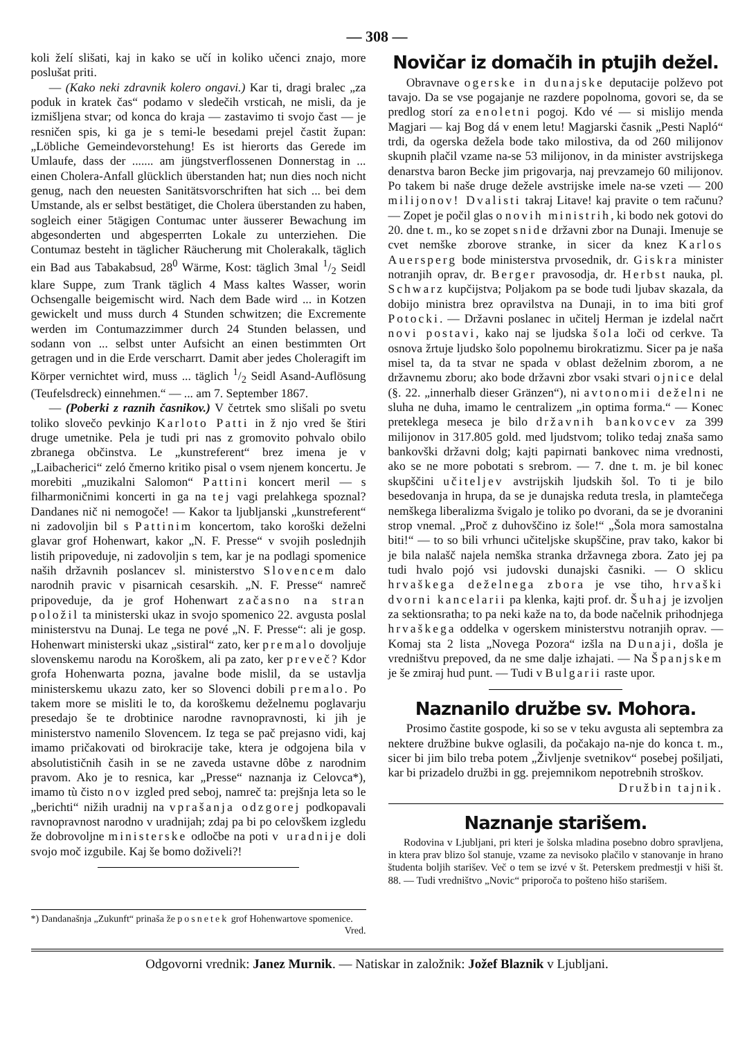— 308 —
koli želí slišati, kaj in kako se učí in koliko učenci znajo, more poslušat priti.
— (Kako neki zdravnik kolero ongavi.) Kar ti, dragi bralec „za poduk in kratek čas“ podamo v sledečih vrsticah, ne misli, da je izmišljena stvar; od konca do kraja — zastavimo ti svojo čast — je resničen spis, ki ga je s temi-le besedami prejel častit župan: „Löbliche Gemeindevorstehung! Es ist hierorts das Gerede im Umlaufe, dass der ....... am jüngstverflossenen Donnerstag in ... einen Cholera-Anfall glücklich überstanden hat; nun dies noch nicht genug, nach den neuesten Sanitätsvorschriften hat sich ... bei dem Umstande, als er selbst bestätiget, die Cholera überstanden zu haben, sogleich einer 5tägigen Contumac unter äusserer Bewachung im abgesonderten und abgesperrten Lokale zu unterziehen. Die Contumaz besteht in täglicher Räucherung mit Cholerakalk, täglich ein Bad aus Tabakabsud, 28<sup>0</sup> Wärme, Kost: täglich 3mal 1/2 Seidl klare Suppe, zum Trank täglich 4 Mass kaltes Wasser, worin Ochsengalle beigemischt wird. Nach dem Bade wird ... in Kotzen gewickelt und muss durch 4 Stunden schwitzen; die Excremente werden im Contumazzimmer durch 24 Stunden belassen, und sodann von ... selbst unter Aufsicht an einen bestimmten Ort getragen und in die Erde verscharrt. Damit aber jedes Choleragift im Körper vernichtet wird, muss ... täglich 1/2 Seidl Asand-Auflösung (Teufelsdreck) einnehmen.“ — ... am 7. September 1867.
— (Poberki z raznih časnikov.) V četrtek smo slišali po svetu toliko slovečo pevkinjo Karloto Patti in ž njo vred še štiri druge umetnike. Pela je tudi pri nas z gromovito pohvalo obilo zbranega občinstva. Le „kunstreferent“ brez imena je v „Laibacherici“ zeló čmerno kritiko pisal o vsem njenem koncertu. Je morebiti „muzikalni Salomon“ Pattini koncert meril — s filharmoničnimi koncerti in ga na tej vagi prelahkega spoznal? Dandanes nič ni nemogoče! — Kakor ta ljubljanski „kunstreferent“ ni zadovoljin bil s Pattinim koncertom, tako koroški deželni glavar grof Hohenwart, kakor „N. F. Presse“ v svojih poslednjih listih pripoveduje, ni zadovoljin s tem, kar je na podlagi spomenice naših državnih poslancev sl. ministerstvo Slovencem dalo narodnih pravic v pisarnicah cesarskih. „N. F. Presse“ namreč pripoveduje, da je grof Hohenwart začasno na stran položil ta ministerski ukaz in svojo spomenico 22. avgusta poslal ministerstvu na Dunaj. Le tega ne pové „N. F. Presse“: ali je gosp. Hohenwart ministerski ukaz „sistiral“ zato, ker premalo dovoljuje slovenskemu narodu na Koroškem, ali pa zato, ker preveč? Kdor grofa Hohenwarta pozna, javalne bode mislil, da se ustavlja ministerskemu ukazu zato, ker so Slovenci dobili premalo. Po takem more se misliti le to, da koroškemu deželnemu poglavarju presedajo še te drobtinice narodne ravnopravnosti, ki jih je ministerstvo namenilo Slovencem. Iz tega se pač prejasno vidi, kaj imamo pričakovati od birokracije take, ktera je odgojena bila v absolutističnih časih in se ne zaveda ustavne dôbe z narodnim pravom. Ako je to resnica, kar „Presse“ naznanja iz Celovca*), imamo tù čisto nov izgled pred seboj, namreč ta: prejšnja leta so le „berichti“ nižih uradnij na vprašanja odzgorej podkopavali ravnopravnost narodno v uradnijah; zdaj pa bi po celovškem izgledu že dobrovoljne ministerske odločbe na poti v uradnije doli svojo moč izgubile. Kaj še bomo doživeli?!
*) Dandanašnja „Zukunft“ prinaša že posnetek grof Hohenwartove spomenice. Vred.
Novičar iz domačih in ptujih dežel.
Obravnave ogerske in dunajske deputacije polževo pot tavajo. Da se vse pogajanje ne razdere popolnoma, govori se, da se predlog storí za enoletni pogoj. Kdo vé — si mislijo menda Magjari — kaj Bog dá v enem letu! Magjarski časnik „Pesti Napló“ trdi, da ogerska dežela bode tako milostiva, da od 260 milijonov skupnih plačil vzame na-se 53 milijonov, in da minister avstrijskega denarstva baron Becke jim prigovarja, naj prevzamejo 60 milijonov. Po takem bi naše druge dežele avstrijske imele na-se vzeti — 200 milijonov! Dvalisti takraj Litave! kaj pravite o tem računu? — Zopet je počil glas o novih ministrih, ki bodo nek gotovi do 20. dne t. m., ko se zopet snide državni zbor na Dunaji. Imenuje se cvet nemške zborove stranke, in sicer da knez Karlos Auersperg bode ministerstva prvosednik, dr. Giskra minister notranjih oprav, dr. Berger pravosodja, dr. Herbst nauka, pl. Schwarz kupčijstva; Poljakom pa se bode tudi ljubav skazala, da dobijo ministra brez opravilstva na Dunaji, in to ima biti grof Potocki. — Državni poslanec in učitelj Herman je izdelal načrt novi postavi, kako naj se ljudska šola loči od cerkve. Ta osnova žrtuje ljudsko šolo popolnemu birokratizmu. Sicer pa je naša misel ta, da ta stvar ne spada v oblast deželnim zborom, a ne državnemu zboru; ako bode državni zbor vsaki stvari ojnice delal (§. 22. „innerhalb dieser Gränzen“), ni avtonomii deželni ne sluha ne duha, imamo le centralizem „in optima forma.“ — Konec preteklega meseca je bilo državnih bankovcev za 399 milijonov in 317.805 gold. med ljudstvom; toliko tedaj znaša samo bankovški državni dolg; kajti papirnati bankovec nima vrednosti, ako se ne more pobotati s srebrom. — 7. dne t. m. je bil konec skupščini učiteljev avstrijskih ljudskih šol. To ti je bilo besedovanja in hrupa, da se je dunajska reduta tresla, in plamtečega nemškega liberalizma švigalo je toliko po dvorani, da se je dvoranini strop vnemal. „Proč z duhovščino iz šole!“ „Šola mora samostalna biti!“ — to so bili vrhunci učiteljske skupščine, prav tako, kakor bi je bila nalašč najela nemška stranka državnega zbora. Zato jej pa tudi hvalo pojó vsi judovski dunajski časniki. — O sklicu hrvaškega deželnega zbora je vse tiho, hrvaški dvorni kancelarii pa klenka, kajti prof. dr. Šuhaj je izvoljen za sektionsratha; to pa neki kaže na to, da bode načelnik prihodnjega hrvaškega oddelka v ogerskem ministerstvu notranjih oprav. — Komaj sta 2 lista „Novega Pozora“ izšla na Dunaji, došla je vredništvu prepoved, da ne sme dalje izhajati. — Na Španjskem je še zmiraj hud punt. — Tudi v Bulgarii raste upor.
Naznanilo družbe sv. Mohora.
Prosimo častite gospode, ki so se v teku avgusta ali septembra za nektere družbine bukve oglasili, da počakajo na-nje do konca t. m., sicer bi jim bilo treba potem „Življenje svetnikov“ posebej pošiljati, kar bi prizadelo družbi in gg. prejemnikom nepotrebnih stroškov.
Družbin tajnik.
Naznanje starišem.
Rodovina v Ljubljani, pri kteri je šolska mladina posebno dobro spravljena, in ktera prav blizo šol stanuje, vzame za nevisoko plačilo v stanovanje in hrano študenta boljih starišev. Več o tem se izvé v št. Peterskem predmestji v hiši št. 88. — Tudi vredništvo „Novic“ priporoča to pošteno hišo starišem.
Odgovorni vrednik: Janez Murnik. — Natiskar in založnik: Jožef Blaznik v Ljubljani.